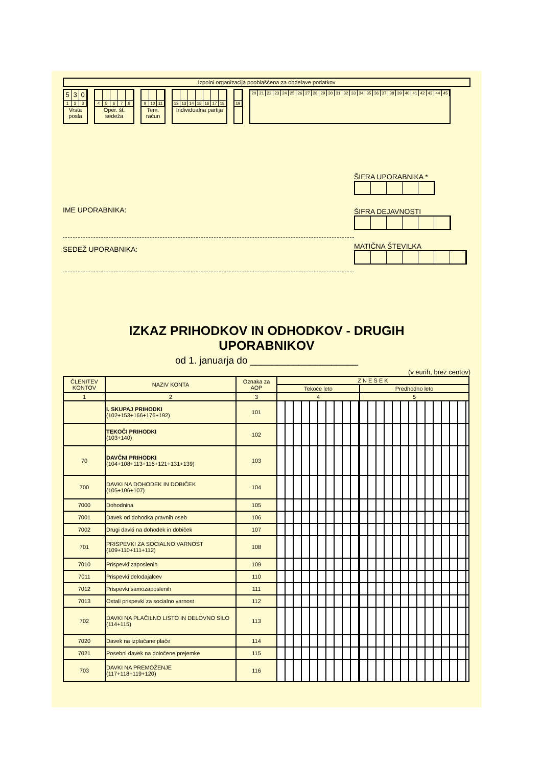Izpolni organizacija pooblaščena za obdelave podatkov
530
123
Vrsta
posla
45678
Oper. št.
sedeža
9 10 11
Tem.
račun
12 13 14 15 16 17 18
Individualna partija
19 20 21 22 23 24 25 26 27 28 29 30 31 32 33 34 35 36 37 38 39 40 41 42 43 44 45
IME UPORABNIKA:
SEDEŽ UPORABNIKA:
ŠIFRA UPORABNIKA *
ŠIFRA DEJAVNOSTI
MATIČNA ŠTEVILKA
IZKAZ PRIHODKOV IN ODHODKOV - DRUGIH
UPORABNIKOV
od 1. januarja do ____________________
(v eurih, brez centov)
| ČLENITEV KONTOV | NAZIV KONTA | Oznaka za AOP | Z N E S E K | |
| --- | --- | --- | --- | --- |
| | | | Tekoče leto | Predhodno leto |
| 1 | 2 | 3 | 4 | 5 |
| | I. SKUPAJ PRIHODKI (102+153+166+176+192) | 101 | | |
| | TEKOČI PRIHODKI (103+140) | 102 | | |
| 70 | DAVČNI PRIHODKI (104+108+113+116+121+131+139) | 103 | | |
| 700 | DAVKI NA DOHODEK IN DOBIČEK (105+106+107) | 104 | | |
| 7000 | Dohodnina | 105 | | |
| 7001 | Davek od dohodka pravnih oseb | 106 | | |
| 7002 | Drugi davki na dohodek in dobiček | 107 | | |
| 701 | PRISPEVKI ZA SOCIALNO VARNOST (109+110+111+112) | 108 | | |
| 7010 | Prispevki zaposlenih | 109 | | |
| 7011 | Prispevki delodajalcev | 110 | | |
| 7012 | Prispevki samozaposlenih | 111 | | |
| 7013 | Ostali prispevki za socialno varnost | 112 | | |
| 702 | DAVKI NA PLAČILNO LISTO IN DELOVNO SILO (114+115) | 113 | | |
| 7020 | Davek na izplačane plače | 114 | | |
| 7021 | Posebni davek na določene prejemke | 115 | | |
| 703 | DAVKI NA PREMOŽENJE (117+118+119+120) | 116 | | |